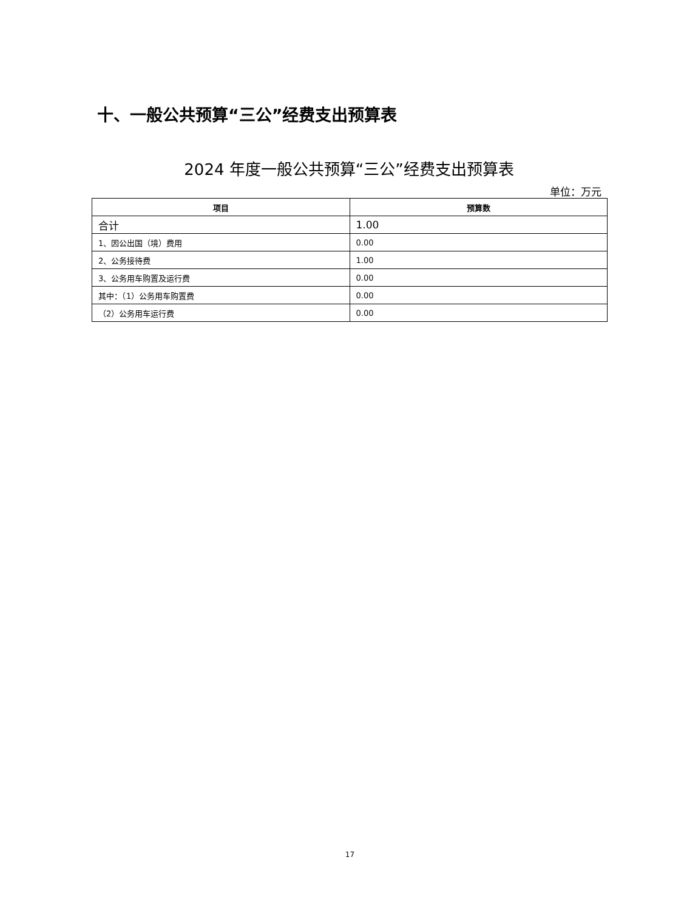十、一般公共预算“三公”经费支出预算表
2024 年度一般公共预算“三公”经费支出预算表
单位：万元
| 项目 | 预算数 |
| --- | --- |
| 合计 | 1.00 |
| 1、因公出国（境）费用 | 0.00 |
| 2、公务接待费 | 1.00 |
| 3、公务用车购置及运行费 | 0.00 |
| 其中：（1）公务用车购置费 | 0.00 |
| （2）公务用车运行费 | 0.00 |
17